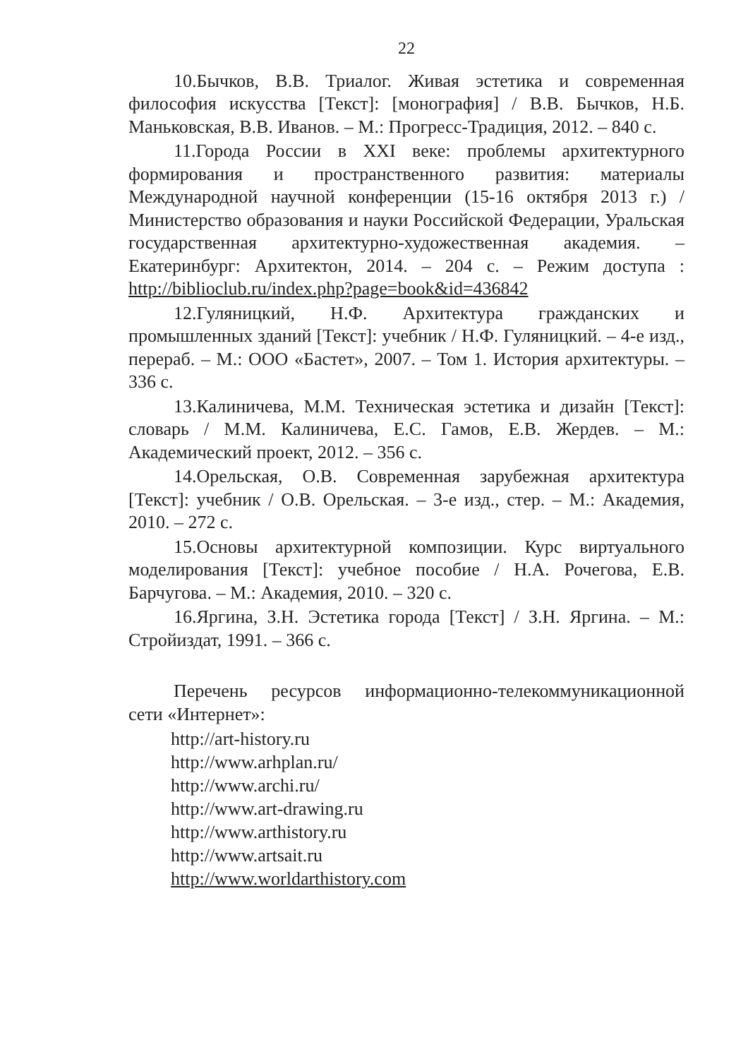22
10.Бычков, В.В. Триалог. Живая эстетика и современная философия искусства [Текст]: [монография] / В.В. Бычков, Н.Б. Маньковская, В.В. Иванов. – М.: Прогресс-Традиция, 2012. – 840 с.
11.Города России в XXI веке: проблемы архитектурного формирования и пространственного развития: материалы Международной научной конференции (15-16 октября 2013 г.) / Министерство образования и науки Российской Федерации, Уральская государственная архитектурно-художественная академия. – Екатеринбург: Архитектон, 2014. – 204 с. – Режим доступа : http://biblioclub.ru/index.php?page=book&id=436842
12.Гуляницкий, Н.Ф. Архитектура гражданских и промышленных зданий [Текст]: учебник / Н.Ф. Гуляницкий. – 4-е изд., перераб. – М.: ООО «Бастет», 2007. – Том 1. История архитектуры. – 336 с.
13.Калиничева, М.М. Техническая эстетика и дизайн [Текст]: словарь / М.М. Калиничева, Е.С. Гамов, Е.В. Жердев. – М.: Академический проект, 2012. – 356 с.
14.Орельская, О.В. Современная зарубежная архитектура [Текст]: учебник / О.В. Орельская. – 3-е изд., стер. – М.: Академия, 2010. – 272 с.
15.Основы архитектурной композиции. Курс виртуального моделирования [Текст]: учебное пособие / Н.А. Рочегова, Е.В. Барчугова. – М.: Академия, 2010. – 320 с.
16.Яргина, З.Н. Эстетика города [Текст] / З.Н. Яргина. – М.: Стройиздат, 1991. – 366 с.
Перечень ресурсов информационно-телекоммуникационной сети «Интернет»:
http://art-history.ru
http://www.arhplan.ru/
http://www.archi.ru/
http://www.art-drawing.ru
http://www.arthistory.ru
http://www.artsait.ru
http://www.worldarthistory.com